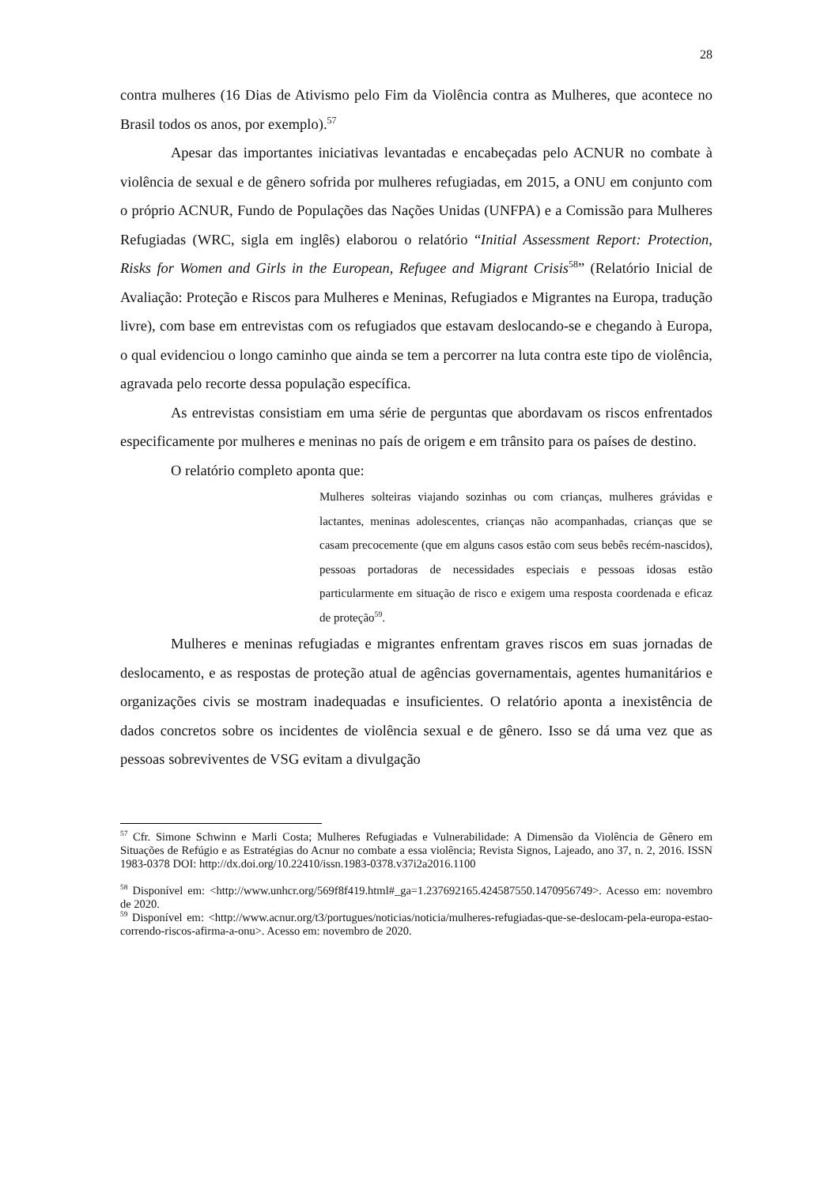28
contra mulheres (16 Dias de Ativismo pelo Fim da Violência contra as Mulheres, que acontece no Brasil todos os anos, por exemplo).<sup>57</sup>
Apesar das importantes iniciativas levantadas e encabeçadas pelo ACNUR no combate à violência de sexual e de gênero sofrida por mulheres refugiadas, em 2015, a ONU em conjunto com o próprio ACNUR, Fundo de Populações das Nações Unidas (UNFPA) e a Comissão para Mulheres Refugiadas (WRC, sigla em inglês) elaborou o relatório “Initial Assessment Report: Protection, Risks for Women and Girls in the European, Refugee and Migrant Crisis<sup>58</sup>” (Relatório Inicial de Avaliação: Proteção e Riscos para Mulheres e Meninas, Refugiados e Migrantes na Europa, tradução livre), com base em entrevistas com os refugiados que estavam deslocando-se e chegando à Europa, o qual evidenciou o longo caminho que ainda se tem a percorrer na luta contra este tipo de violência, agravada pelo recorte dessa população específica.
As entrevistas consistiam em uma série de perguntas que abordavam os riscos enfrentados especificamente por mulheres e meninas no país de origem e em trânsito para os países de destino.
O relatório completo aponta que:
Mulheres solteiras viajando sozinhas ou com crianças, mulheres grávidas e lactantes, meninas adolescentes, crianças não acompanhadas, crianças que se casam precocemente (que em alguns casos estão com seus bebês recém-nascidos), pessoas portadoras de necessidades especiais e pessoas idosas estão particularmente em situação de risco e exigem uma resposta coordenada e eficaz de proteção<sup>59</sup>.
Mulheres e meninas refugiadas e migrantes enfrentam graves riscos em suas jornadas de deslocamento, e as respostas de proteção atual de agências governamentais, agentes humanitários e organizações civis se mostram inadequadas e insuficientes. O relatório aponta a inexistência de dados concretos sobre os incidentes de violência sexual e de gênero. Isso se dá uma vez que as pessoas sobreviventes de VSG evitam a divulgação
<sup>57</sup> Cfr. Simone Schwinn e Marli Costa; Mulheres Refugiadas e Vulnerabilidade: A Dimensão da Violência de Gênero em Situações de Refúgio e as Estratégias do Acnur no combate a essa violência; Revista Signos, Lajeado, ano 37, n. 2, 2016. ISSN 1983-0378 DOI: http://dx.doi.org/10.22410/issn.1983-0378.v37i2a2016.1100
<sup>58</sup> Disponível em: <http://www.unhcr.org/569f8f419.html#_ga=1.237692165.424587550.1470956749>. Acesso em: novembro de 2020.
<sup>59</sup> Disponível em: <http://www.acnur.org/t3/portugues/noticias/noticia/mulheres-refugiadas-que-se-deslocam-pela-europa-estao-correndo-riscos-afirma-a-onu>. Acesso em: novembro de 2020.